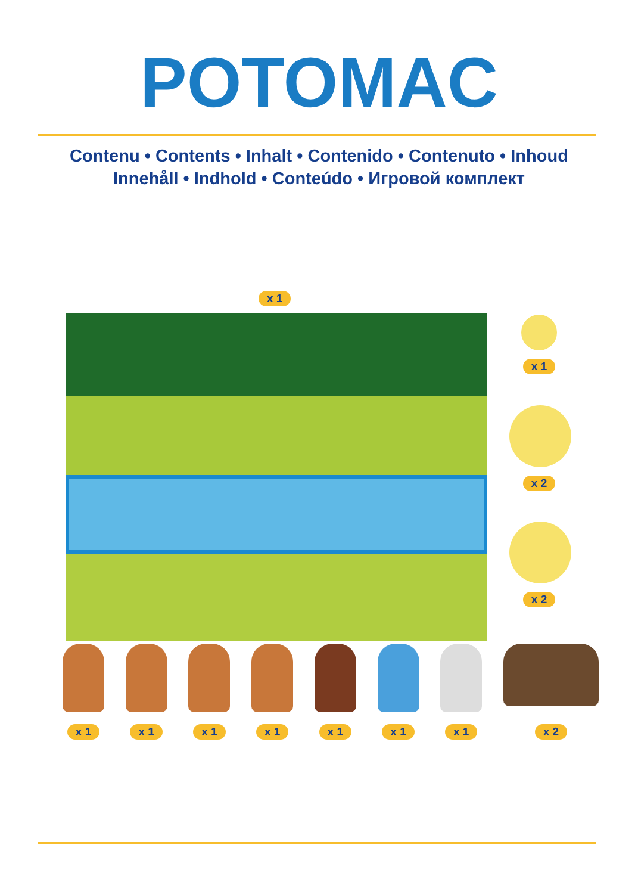POTOMAC
Contenu • Contents • Inhalt • Contenido • Contenuto • Inhoud
Innehåll • Indhold • Conteúdo • Игровой комплект
x 1
x 1
x 2
x 2
x 1 x 1 x 1 x 1 x 1 x 1 x 1 x 2